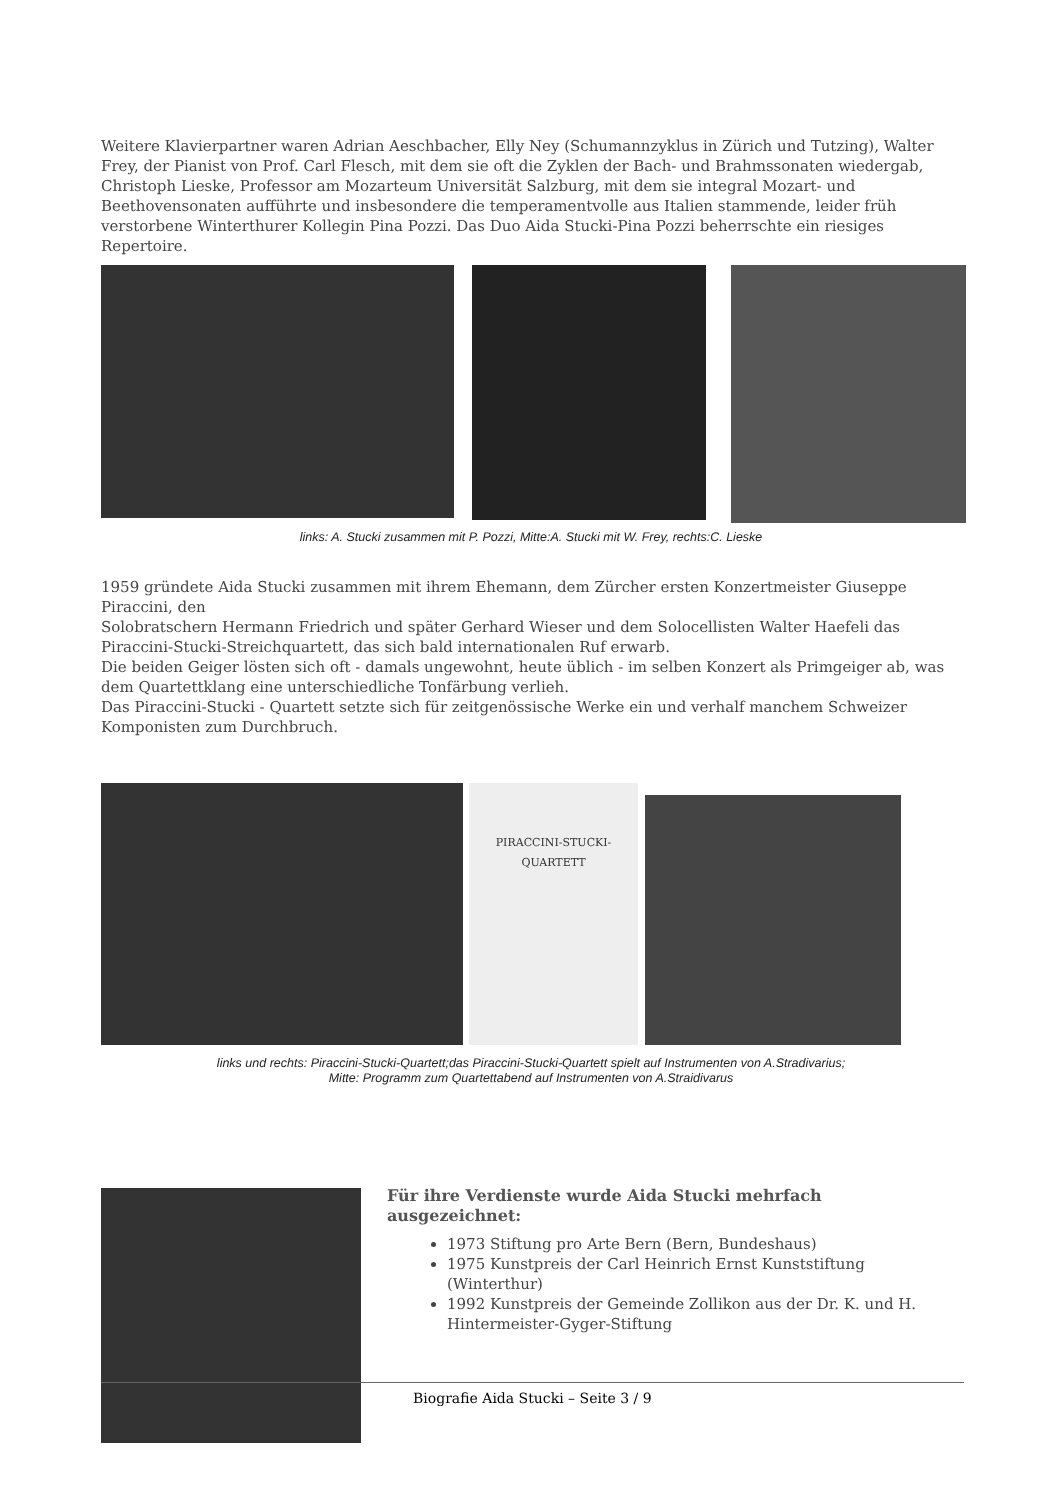Weitere Klavierpartner waren Adrian Aeschbacher, Elly Ney (Schumannzyklus in Zürich und Tutzing), Walter Frey, der Pianist von Prof. Carl Flesch, mit dem sie oft die Zyklen der Bach- und Brahmssonaten wiedergab, Christoph Lieske, Professor am Mozarteum Universität Salzburg, mit dem sie integral Mozart- und Beethovensonaten aufführte und insbesondere die temperamentvolle aus Italien stammende, leider früh verstorbene Winterthurer Kollegin Pina Pozzi. Das Duo Aida Stucki-Pina Pozzi beherrschte ein riesiges Repertoire.
links: A. Stucki zusammen mit P. Pozzi, Mitte:A. Stucki mit W. Frey, rechts:C. Lieske
1959 gründete Aida Stucki zusammen mit ihrem Ehemann, dem Zürcher ersten Konzertmeister Giuseppe Piraccini, den
Solobratschern Hermann Friedrich und später Gerhard Wieser und dem Solocellisten Walter Haefeli das Piraccini-Stucki-Streichquartett, das sich bald internationalen Ruf erwarb.
Die beiden Geiger lösten sich oft - damals ungewohnt, heute üblich - im selben Konzert als Primgeiger ab, was dem Quartettklang eine unterschiedliche Tonfärbung verlieh.
Das Piraccini-Stucki - Quartett setzte sich für zeitgenössische Werke ein und verhalf manchem Schweizer Komponisten zum Durchbruch.
PIRACCINI-STUCKI-QUARTETT
links und rechts: Piraccini-Stucki-Quartett;das Piraccini-Stucki-Quartett spielt auf Instrumenten von A.Stradivarius;
Mitte: Programm zum Quartettabend auf Instrumenten von A.Straidivarus
Für ihre Verdienste wurde Aida Stucki mehrfach ausgezeichnet:
1973 Stiftung pro Arte Bern (Bern, Bundeshaus)
1975 Kunstpreis der Carl Heinrich Ernst Kunststiftung (Winterthur)
1992 Kunstpreis der Gemeinde Zollikon aus der Dr. K. und H. Hintermeister-Gyger-Stiftung
Biografie Aida Stucki – Seite 3 / 9